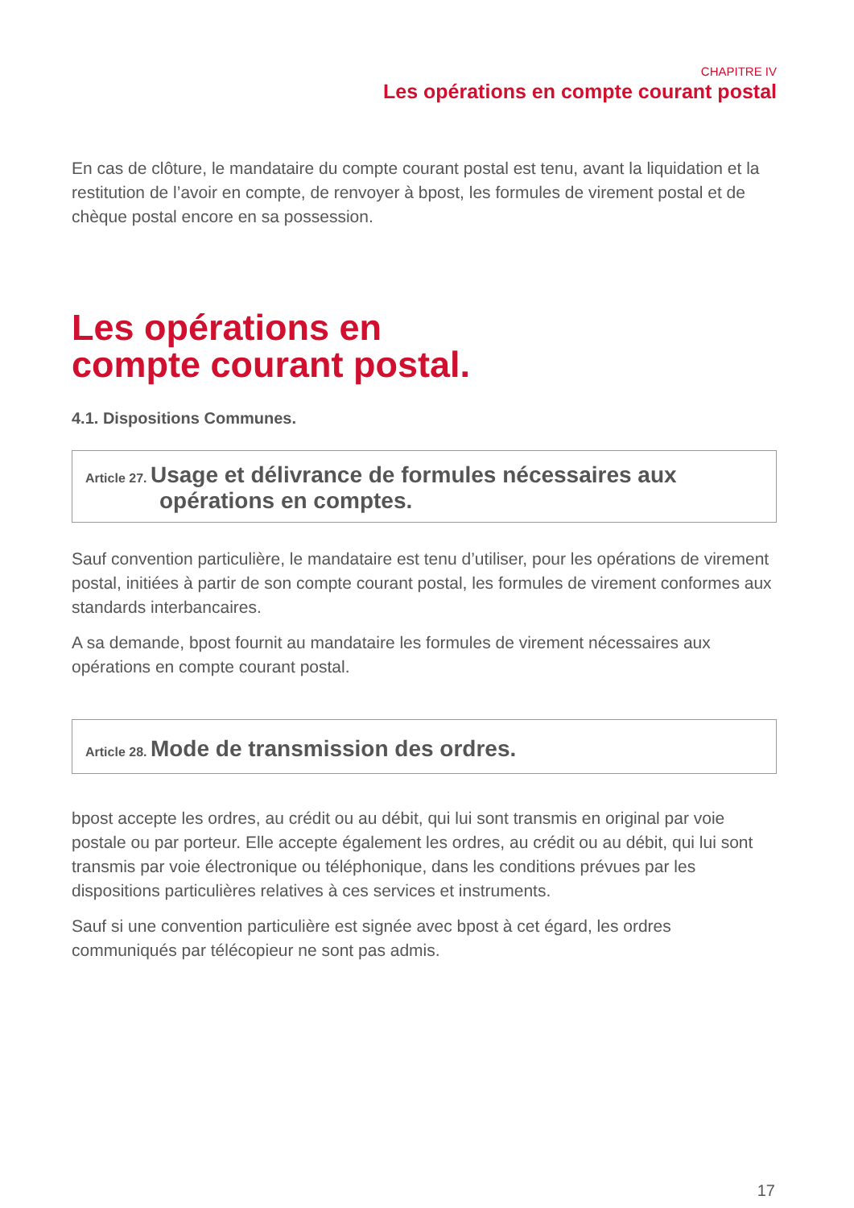CHAPITRE IV
Les opérations en compte courant postal
En cas de clôture, le mandataire du compte courant postal est tenu, avant la liquidation et la restitution de l’avoir en compte, de renvoyer à bpost, les formules de virement postal et de chèque postal encore en sa possession.
Les opérations en
compte courant postal.
4.1. Dispositions Communes.
Article 27. Usage et délivrance de formules nécessaires aux
opérations en comptes.
Sauf convention particulière, le mandataire est tenu d’utiliser, pour les opérations de virement postal, initiées à partir de son compte courant postal, les formules de virement conformes aux standards interbancaires.
A sa demande, bpost fournit au mandataire les formules de virement nécessaires aux opérations en compte courant postal.
Article 28. Mode de transmission des ordres.
bpost accepte les ordres, au crédit ou au débit, qui lui sont transmis en original par voie postale ou par porteur. Elle accepte également les ordres, au crédit ou au débit, qui lui sont transmis par voie électronique ou téléphonique, dans les conditions prévues par les dispositions particulières relatives à ces services et instruments.
Sauf si une convention particulière est signée avec bpost à cet égard, les ordres communiqués par télécopieur ne sont pas admis.
17